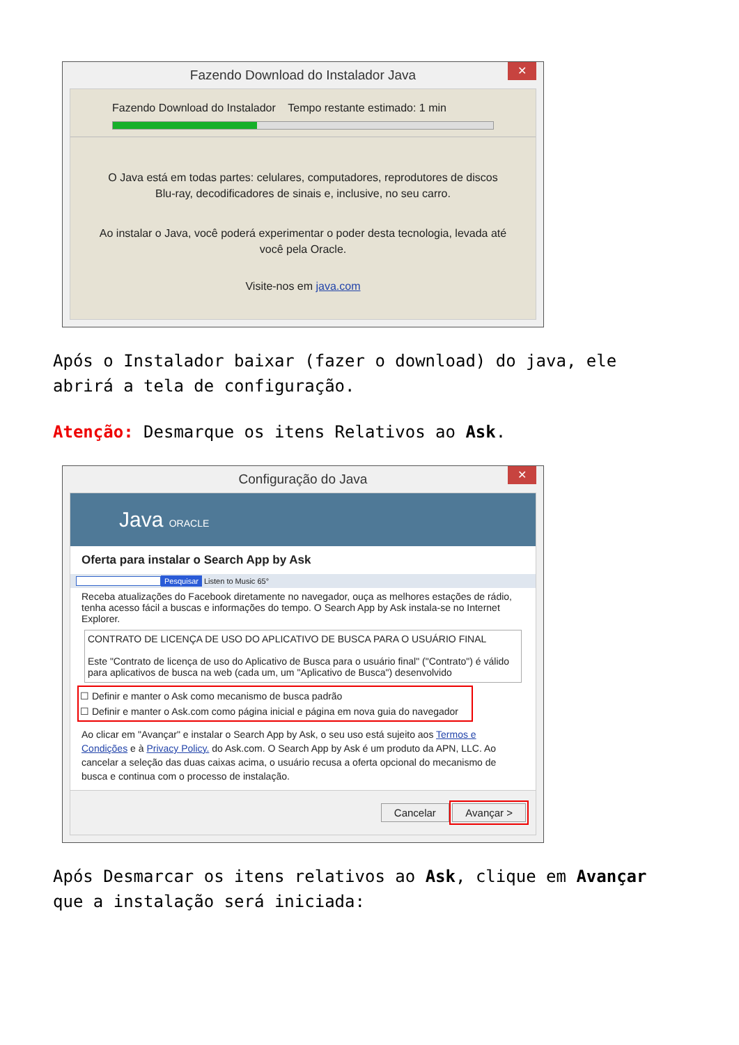Fazendo Download do Instalador Java
✕
Fazendo Download do Instalador Tempo restante estimado: 1 min
O Java está em todas partes: celulares, computadores, reprodutores de discos Blu-ray, decodificadores de sinais e, inclusive, no seu carro.
Ao instalar o Java, você poderá experimentar o poder desta tecnologia, levada até você pela Oracle.
Visite-nos em java.com
Após o Instalador baixar (fazer o download) do java, ele abrirá a tela de configuração.
Atenção: Desmarque os itens Relativos ao Ask.
Configuração do Java
✕
Java ORACLE
Oferta para instalar o Search App by Ask
Pesquisar Listen to Music 65°
Receba atualizações do Facebook diretamente no navegador, ouça as melhores estações de rádio, tenha acesso fácil a buscas e informações do tempo. O Search App by Ask instala-se no Internet Explorer.
CONTRATO DE LICENÇA DE USO DO APLICATIVO DE BUSCA PARA O USUÁRIO FINAL
Este "Contrato de licença de uso do Aplicativo de Busca para o usuário final" ("Contrato") é válido para aplicativos de busca na web (cada um, um "Aplicativo de Busca") desenvolvido
☐ Definir e manter o Ask como mecanismo de busca padrão
☐ Definir e manter o Ask.com como página inicial e página em nova guia do navegador
Ao clicar em "Avançar" e instalar o Search App by Ask, o seu uso está sujeito aos Termos e Condições e à Privacy Policy. do Ask.com. O Search App by Ask é um produto da APN, LLC. Ao cancelar a seleção das duas caixas acima, o usuário recusa a oferta opcional do mecanismo de busca e continua com o processo de instalação.
Cancelar Avançar >
Após Desmarcar os itens relativos ao Ask, clique em Avançar que a instalação será iniciada: